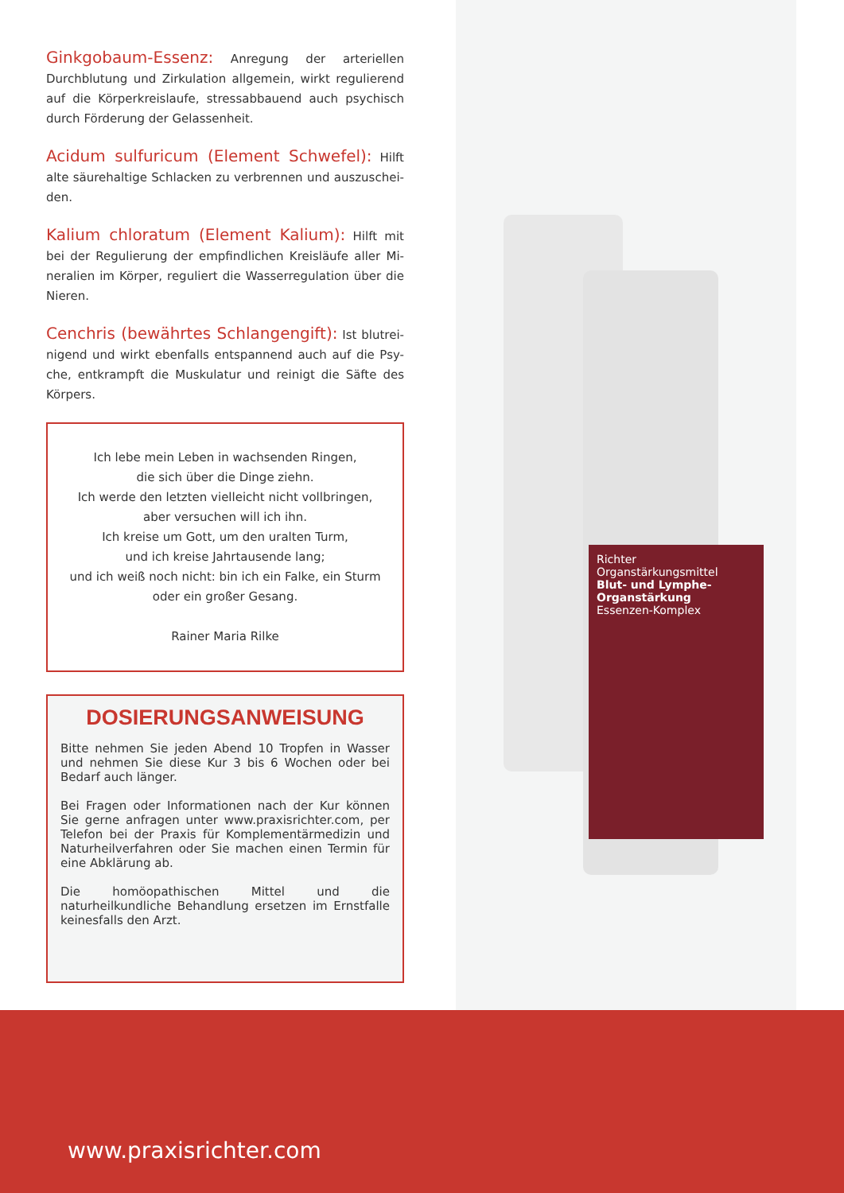Richter
Organstärkungsmittel
Blut- und Lymphe-Organstärkung
Essenzen-Komplex
Ginkgobaum-Essenz: Anregung der arteriellen Durchblutung und Zirkulation allgemein, wirkt regulierend auf die Körperkreislaufe, stressabbauend auch psychisch durch Förderung der Gelassenheit.
Acidum sulfuricum (Element Schwefel): Hilft alte säurehaltige Schlacken zu verbrennen und auszuschei-den.
Kalium chloratum (Element Kalium): Hilft mit bei der Regulierung der empfindlichen Kreisläufe aller Mi-neralien im Körper, reguliert die Wasserregulation über die Nieren.
Cenchris (bewährtes Schlangengift): Ist blutrei-nigend und wirkt ebenfalls entspannend auch auf die Psy-che, entkrampft die Muskulatur und reinigt die Säfte des Körpers.
Ich lebe mein Leben in wachsenden Ringen,
die sich über die Dinge ziehn.
Ich werde den letzten vielleicht nicht vollbringen,
aber versuchen will ich ihn.
Ich kreise um Gott, um den uralten Turm,
und ich kreise Jahrtausende lang;
und ich weiß noch nicht: bin ich ein Falke, ein Sturm
oder ein großer Gesang.
Rainer Maria Rilke
DOSIERUNGSANWEISUNG
Bitte nehmen Sie jeden Abend 10 Tropfen in Wasser und nehmen Sie diese Kur 3 bis 6 Wochen oder bei Bedarf auch länger.
Bei Fragen oder Informationen nach der Kur können Sie gerne anfragen unter www.praxisrichter.com, per Telefon bei der Praxis für Komplementärmedizin und Naturheilverfahren oder Sie machen einen Termin für eine Abklärung ab.
Die homöopathischen Mittel und die naturheilkundliche Behandlung ersetzen im Ernstfalle keinesfalls den Arzt.
www.praxisrichter.com